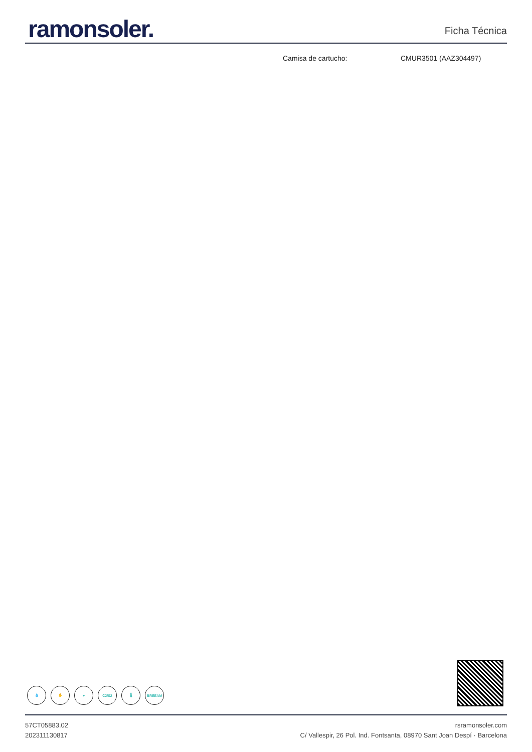ramonsoler.
Ficha Técnica
Camisa de cartucho: CMUR3501 (AAZ304497)
💧 ✋ ♥ C2/S2 🌡 BREEAM
57CT05883.02
202311130817
rsramonsoler.com
C/ Vallespir, 26 Pol. Ind. Fontsanta, 08970 Sant Joan Despí · Barcelona